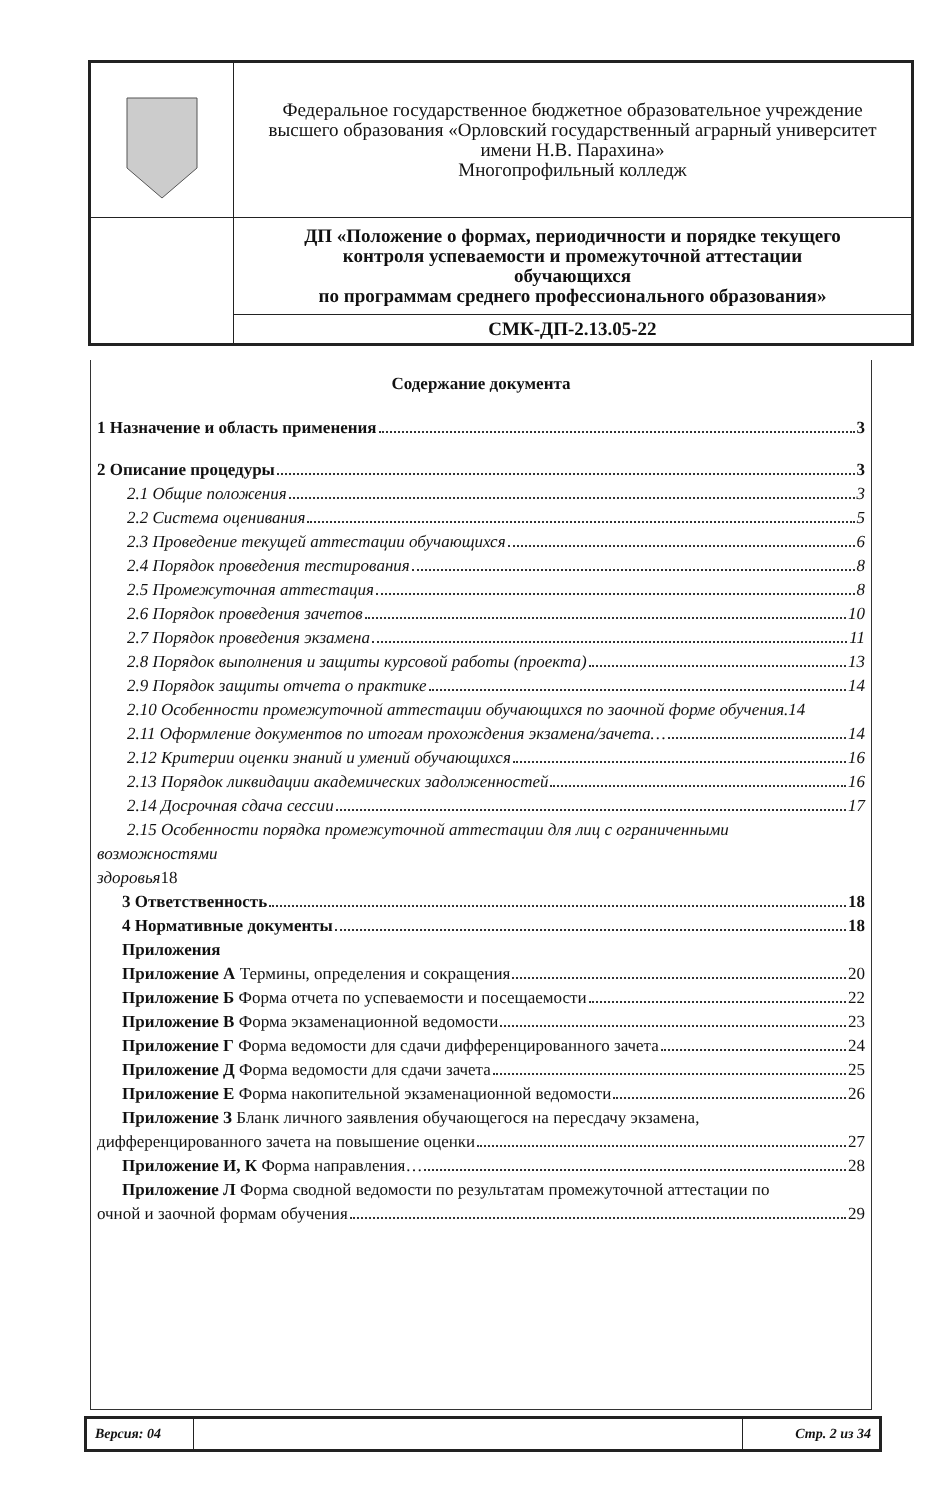| | Федеральное государственное бюджетное образовательное учреждение высшего образования «Орловский государственный аграрный университет имени Н.В. Парахина» Многопрофильный колледж |
| | ДП «Положение о формах, периодичности и порядке текущего контроля успеваемости и промежуточной аттестации обучающихся по программам среднего профессионального образования» |
| | СМК-ДП-2.13.05-22 |
Содержание документа
1 Назначение и область применения 3
2 Описание процедуры 3
2.1 Общие положения 3
2.2 Система оценивания 5
2.3 Проведение текущей аттестации обучающихся 6
2.4 Порядок проведения тестирования 8
2.5 Промежуточная аттестация 8
2.6 Порядок проведения зачетов 10
2.7 Порядок проведения экзамена 11
2.8 Порядок выполнения и защиты курсовой работы (проекта) 13
2.9 Порядок защиты отчета о практике 14
2.10 Особенности промежуточной аттестации обучающихся по заочной форме обучения. 14
2.11 Оформление документов по итогам прохождения экзамена/зачета… 14
2.12 Критерии оценки знаний и умений обучающихся 16
2.13 Порядок ликвидации академических задолженностей 16
2.14 Досрочная сдача сессии 17
2.15 Особенности порядка промежуточной аттестации для лиц с ограниченными
возможностями
здоровья18
3 Ответственность 18
4 Нормативные документы 18
Приложения
Приложение А Термины, определения и сокращения 20
Приложение Б Форма отчета по успеваемости и посещаемости 22
Приложение В Форма экзаменационной ведомости 23
Приложение Г Форма ведомости для сдачи дифференцированного зачета 24
Приложение Д Форма ведомости для сдачи зачета 25
Приложение Е Форма накопительной экзаменационной ведомости 26
Приложение З Бланк личного заявления обучающегося на пересдачу экзамена,
дифференцированного зачета на повышение оценки 27
Приложение И, К Форма направления… 28
Приложение Л Форма сводной ведомости по результатам промежуточной аттестации по
очной и заочной формам обучения 29
| Версия: 04 | | Стр. 2 из 34 |